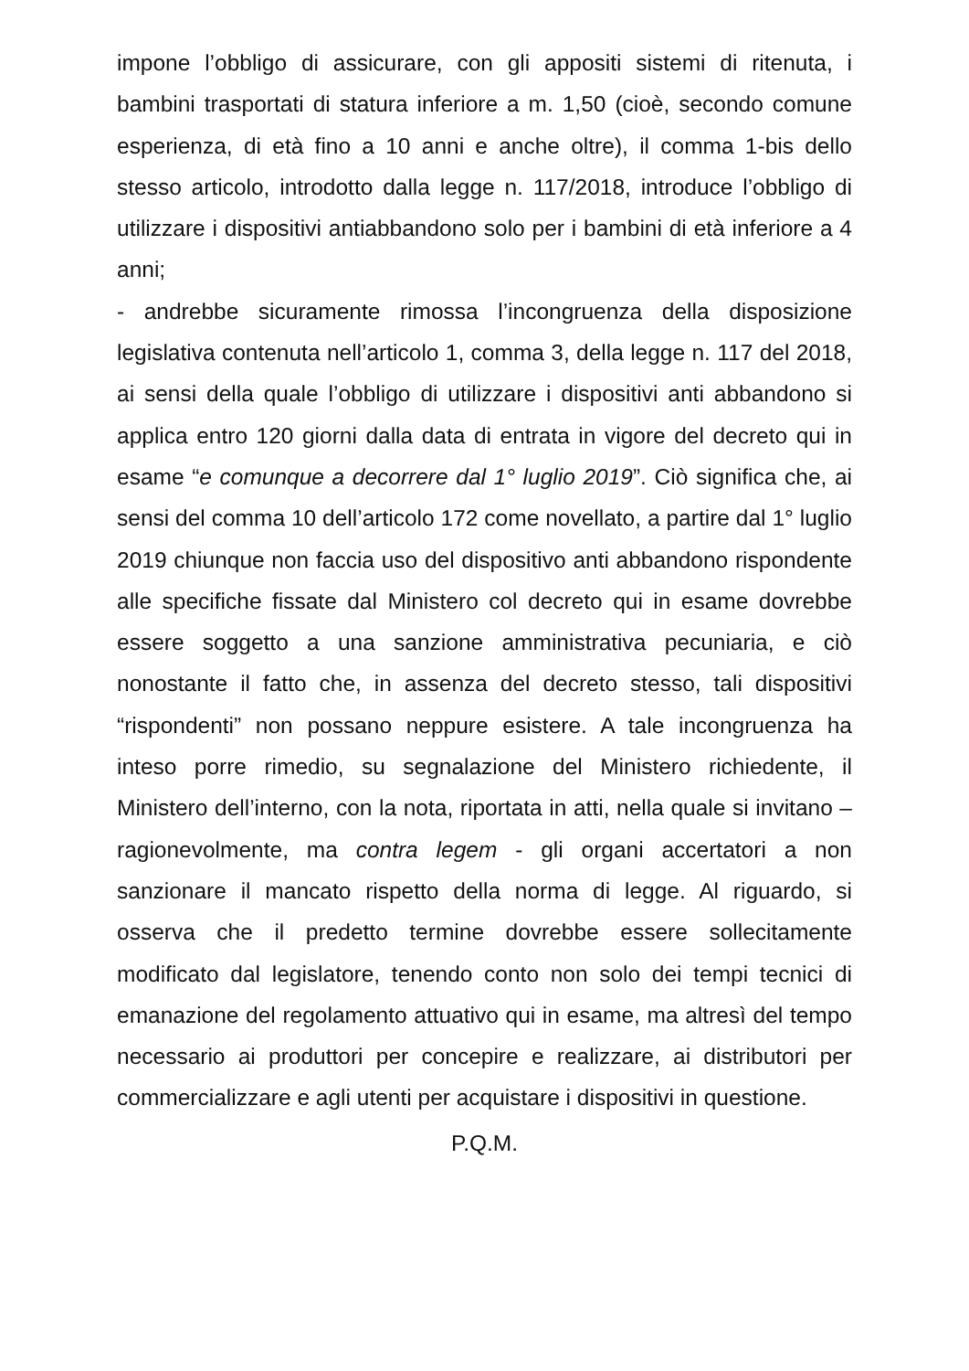impone l’obbligo di assicurare, con gli appositi sistemi di ritenuta, i bambini trasportati di statura inferiore a m. 1,50 (cioè, secondo comune esperienza, di età fino a 10 anni e anche oltre), il comma 1-bis dello stesso articolo, introdotto dalla legge n. 117/2018, introduce l’obbligo di utilizzare i dispositivi antiabbandono solo per i bambini di età inferiore a 4 anni;
- andrebbe sicuramente rimossa l’incongruenza della disposizione legislativa contenuta nell’articolo 1, comma 3, della legge n. 117 del 2018, ai sensi della quale l’obbligo di utilizzare i dispositivi anti abbandono si applica entro 120 giorni dalla data di entrata in vigore del decreto qui in esame “e comunque a decorrere dal 1° luglio 2019”. Ciò significa che, ai sensi del comma 10 dell’articolo 172 come novellato, a partire dal 1° luglio 2019 chiunque non faccia uso del dispositivo anti abbandono rispondente alle specifiche fissate dal Ministero col decreto qui in esame dovrebbe essere soggetto a una sanzione amministrativa pecuniaria, e ciò nonostante il fatto che, in assenza del decreto stesso, tali dispositivi “rispondenti” non possano neppure esistere. A tale incongruenza ha inteso porre rimedio, su segnalazione del Ministero richiedente, il Ministero dell’interno, con la nota, riportata in atti, nella quale si invitano – ragionevolmente, ma contra legem - gli organi accertatori a non sanzionare il mancato rispetto della norma di legge. Al riguardo, si osserva che il predetto termine dovrebbe essere sollecitamente modificato dal legislatore, tenendo conto non solo dei tempi tecnici di emanazione del regolamento attuativo qui in esame, ma altresì del tempo necessario ai produttori per concepire e realizzare, ai distributori per commercializzare e agli utenti per acquistare i dispositivi in questione.
P.Q.M.